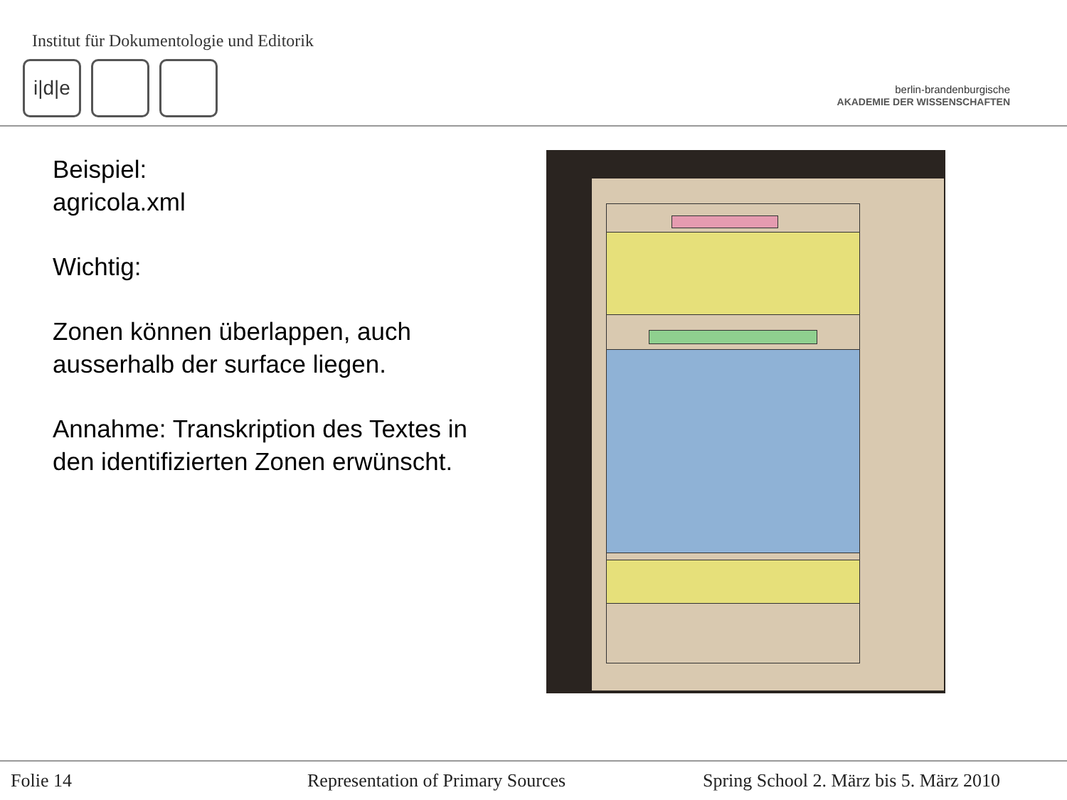Institut für Dokumentologie und Editorik
i|d|e
berlin-brandenburgische
AKADEMIE DER WISSENSCHAFTEN
Beispiel:
agricola.xml
Wichtig:
Zonen können überlappen, auch ausserhalb der surface liegen.
Annahme: Transkription des Textes in den identifizierten Zonen erwünscht.
Folie 14
Representation of Primary Sources
Spring School 2. März bis 5. März 2010